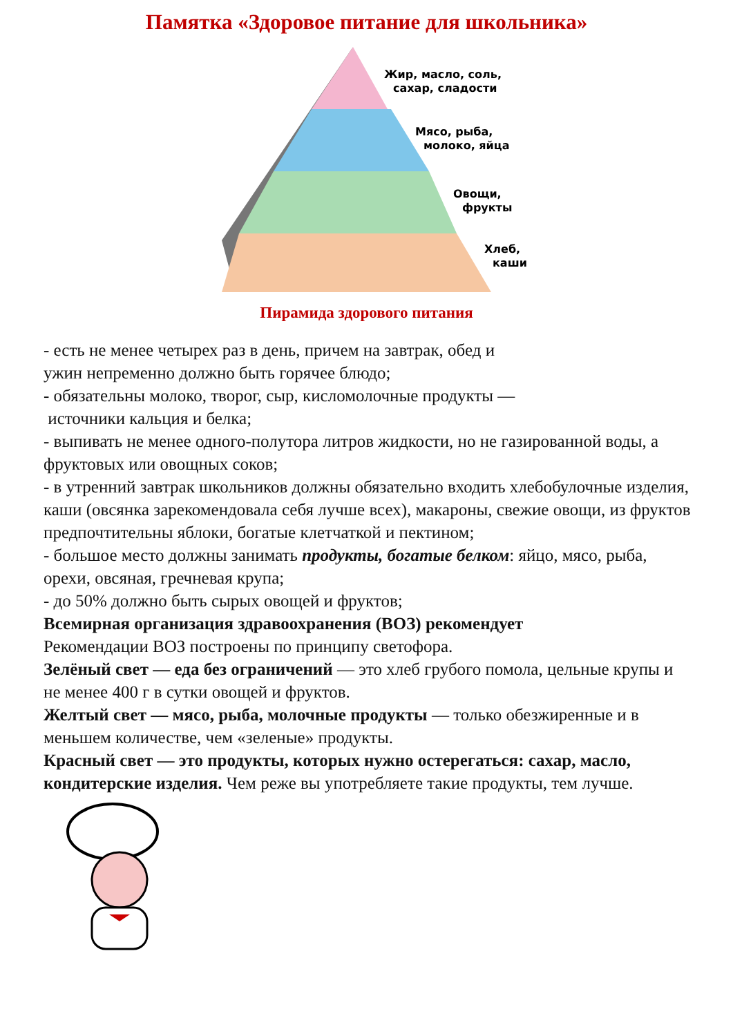Памятка «Здоровое питание для школьника»
Жир, масло, соль,
сахар, сладости
Мясо, рыба,
молоко, яйца
Овощи,
фрукты
Хлеб,
каши
Пирамида здорового питания
- есть не менее четырех раз в день, причем на завтрак, обед и
ужин непременно должно быть горячее блюдо;
- обязательны молоко, творог, сыр, кисломолочные продукты —
источники кальция и белка;
- выпивать не менее одного-полутора литров жидкости, но не газированной воды, а фруктовых или овощных соков;
- в утренний завтрак школьников должны обязательно входить хлебобулочные изделия, каши (овсянка зарекомендовала себя лучше всех), макароны, свежие овощи, из фруктов предпочтительны яблоки, богатые клетчаткой и пектином;
- большое место должны занимать продукты, богатые белком: яйцо, мясо, рыба, орехи, овсяная, гречневая крупа;
- до 50% должно быть сырых овощей и фруктов;
Всемирная организация здравоохранения (ВОЗ) рекомендует
Рекомендации ВОЗ построены по принципу светофора.
Зелёный свет — еда без ограничений — это хлеб грубого помола, цельные крупы и не менее 400 г в сутки овощей и фруктов.
Желтый свет — мясо, рыба, молочные продукты — только обезжиренные и в меньшем количестве, чем «зеленые» продукты.
Красный свет — это продукты, которых нужно остерегаться: сахар, масло, кондитерские изделия. Чем реже вы употребляете такие продукты, тем лучше.